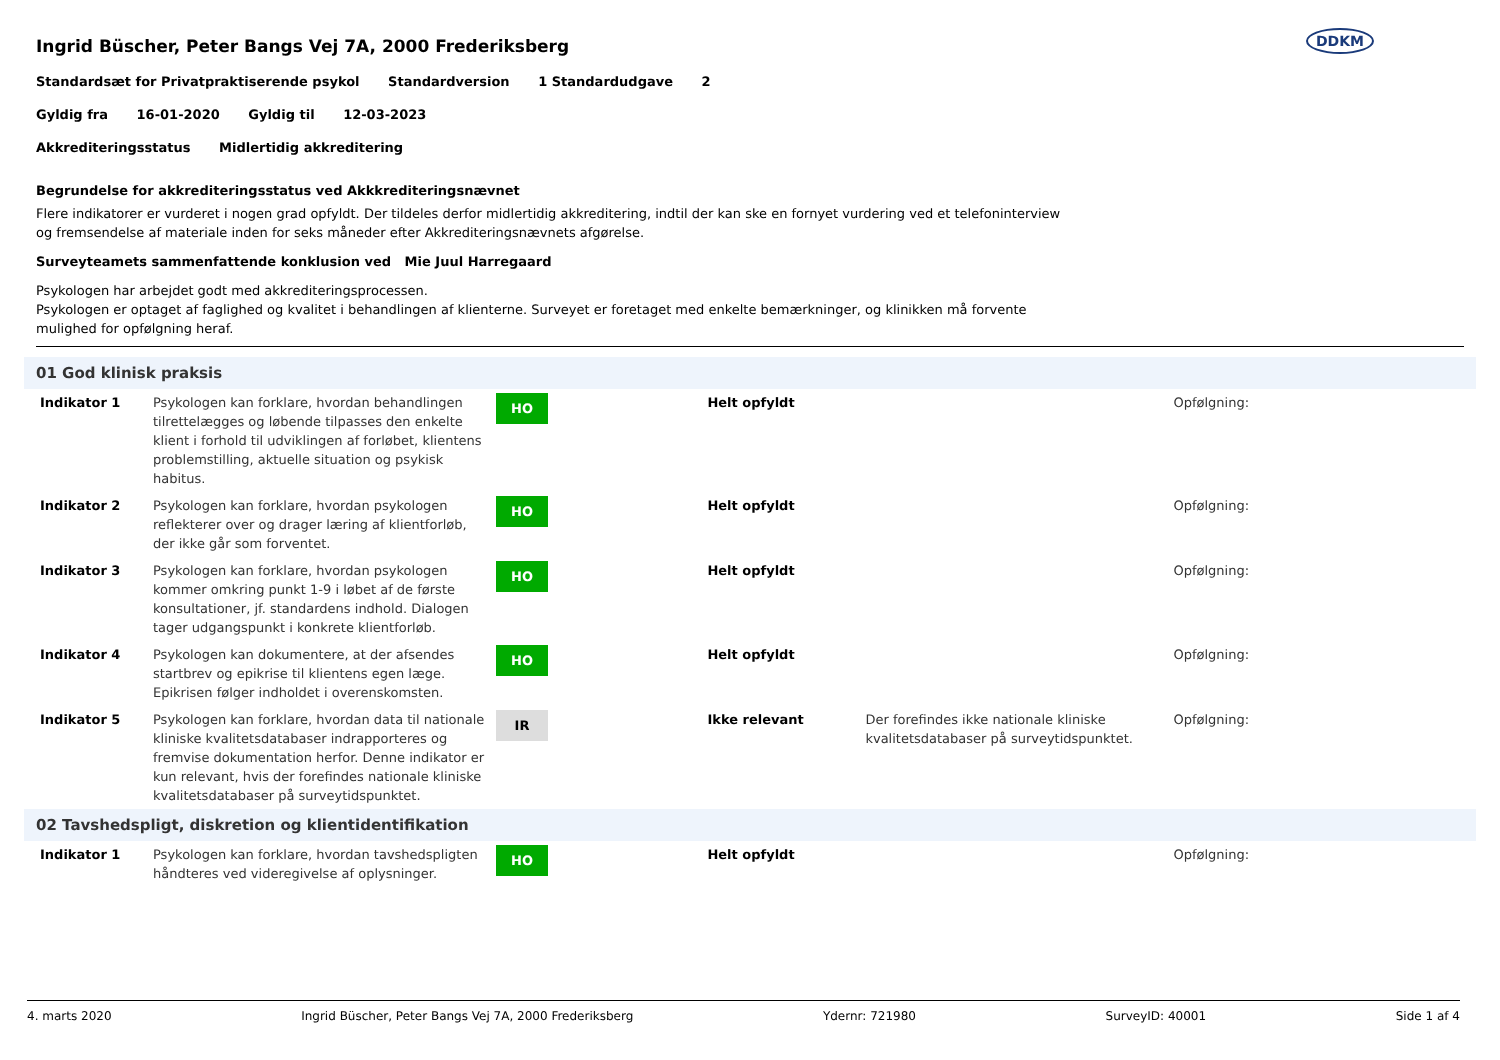Ingrid Büscher, Peter Bangs Vej 7A, 2000 Frederiksberg
DDKM
Standardsæt for Privatpraktiserende psykol Standardversion 1 Standardudgave 2
Gyldig fra 16-01-2020 Gyldig til 12-03-2023
Akkrediteringsstatus Midlertidig akkreditering
Begrundelse for akkrediteringsstatus ved Akkkrediteringsnævnet
Flere indikatorer er vurderet i nogen grad opfyldt. Der tildeles derfor midlertidig akkreditering, indtil der kan ske en fornyet vurdering ved et telefoninterview
og fremsendelse af materiale inden for seks måneder efter Akkrediteringsnævnets afgørelse.
Surveyteamets sammenfattende konklusion ved Mie Juul Harregaard
Psykologen har arbejdet godt med akkrediteringsprocessen.
Psykologen er optaget af faglighed og kvalitet i behandlingen af klienterne. Surveyet er foretaget med enkelte bemærkninger, og klinikken må forvente
mulighed for opfølgning heraf.
01 God klinisk praksis
| Indikator 1 | Psykologen kan forklare, hvordan behandlingen tilrettelægges og løbende tilpasses den enkelte klient i forhold til udviklingen af forløbet, klientens problemstilling, aktuelle situation og psykisk habitus. | HO | Helt opfyldt | | Opfølgning: |
| Indikator 2 | Psykologen kan forklare, hvordan psykologen reflekterer over og drager læring af klientforløb, der ikke går som forventet. | HO | Helt opfyldt | | Opfølgning: |
| Indikator 3 | Psykologen kan forklare, hvordan psykologen kommer omkring punkt 1-9 i løbet af de første konsultationer, jf. standardens indhold. Dialogen tager udgangspunkt i konkrete klientforløb. | HO | Helt opfyldt | | Opfølgning: |
| Indikator 4 | Psykologen kan dokumentere, at der afsendes startbrev og epikrise til klientens egen læge. Epikrisen følger indholdet i overenskomsten. | HO | Helt opfyldt | | Opfølgning: |
| Indikator 5 | Psykologen kan forklare, hvordan data til nationale kliniske kvalitetsdatabaser indrapporteres og fremvise dokumentation herfor. Denne indikator er kun relevant, hvis der forefindes nationale kliniske kvalitetsdatabaser på surveytidspunktet. | IR | Ikke relevant | Der forefindes ikke nationale kliniske kvalitetsdatabaser på surveytidspunktet. | Opfølgning: |
02 Tavshedspligt, diskretion og klientidentifikation
| Indikator 1 | Psykologen kan forklare, hvordan tavshedspligten håndteres ved videregivelse af oplysninger. | HO | Helt opfyldt | | Opfølgning: |
4. marts 2020 Ingrid Büscher, Peter Bangs Vej 7A, 2000 Frederiksberg Ydernr: 721980 SurveyID: 40001 Side 1 af 4